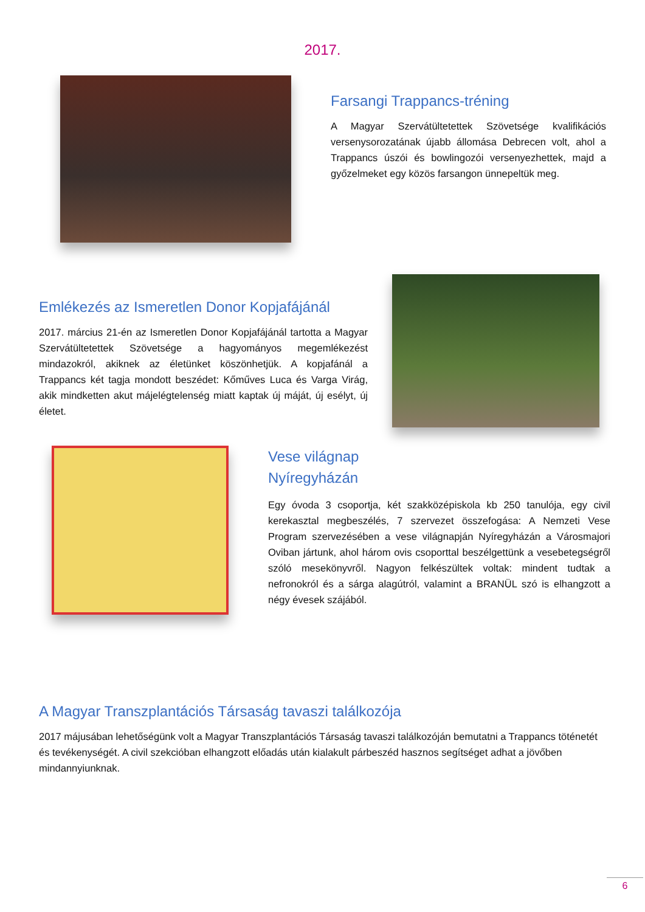2017.
Farsangi Trappancs-tréning
A Magyar Szervátültetettek Szövetsége kvalifikációs versenysorozatának újabb állomása Debrecen volt, ahol a Trappancs úszói és bowlingozói versenyezhettek, majd a győzelmeket egy közös farsangon ünnepeltük meg.
Emlékezés az Ismeretlen Donor Kopjafájánál
2017. március 21-én az Ismeretlen Donor Kopjafájánál tartotta a Magyar Szervátültetettek Szövetsége a hagyományos megemlékezést mindazokról, akiknek az életünket köszönhetjük. A kopjafánál a Trappancs két tagja mondott beszédet: Kőműves Luca és Varga Virág, akik mindketten akut májelégtelenség miatt kaptak új máját, új esélyt, új életet.
Vese világnap Nyíregyházán
Egy óvoda 3 csoportja, két szakközépiskola kb 250 tanulója, egy civil kerekasztal megbeszélés, 7 szervezet összefogása: A Nemzeti Vese Program szervezésében a vese világnapján Nyíregyházán a Városmajori Oviban jártunk, ahol három ovis csoporttal beszélgettünk a vesebetegségről szóló mesekönyvről. Nagyon felkészültek voltak: mindent tudtak a nefronokról és a sárga alagútról, valamint a BRANÜL szó is elhangzott a négy évesek szájából.
A Magyar Transzplantációs Társaság tavaszi találkozója
2017 májusában lehetőségünk volt a Magyar Transzplantációs Társaság tavaszi találkozóján bemutatni a Trappancs töténetét és tevékenységét. A civil szekcióban elhangzott előadás után kialakult párbeszéd hasznos segítséget adhat a jövőben mindannyiunknak.
6